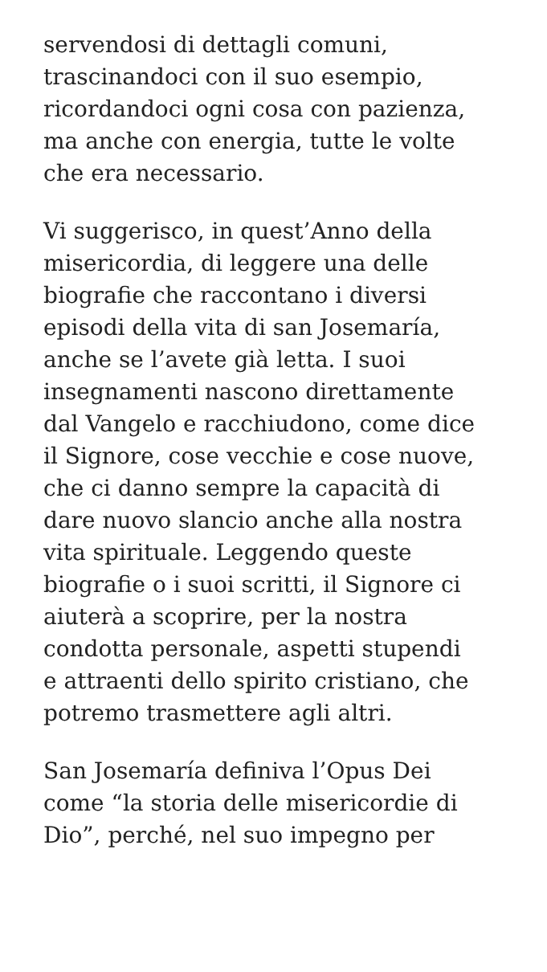servendosi di dettagli comuni,
trascinandoci con il suo esempio,
ricordandoci ogni cosa con pazienza,
ma anche con energia, tutte le volte
che era necessario.
Vi suggerisco, in quest’Anno della
misericordia, di leggere una delle
biografie che raccontano i diversi
episodi della vita di san Josemaría,
anche se l’avete già letta. I suoi
insegnamenti nascono direttamente
dal Vangelo e racchiudono, come dice
il Signore, cose vecchie e cose nuove,
che ci danno sempre la capacità di
dare nuovo slancio anche alla nostra
vita spirituale. Leggendo queste
biografie o i suoi scritti, il Signore ci
aiuterà a scoprire, per la nostra
condotta personale, aspetti stupendi
e attraenti dello spirito cristiano, che
potremo trasmettere agli altri.
San Josemaría definiva l’Opus Dei
come “la storia delle misericordie di
Dio”, perché, nel suo impegno per